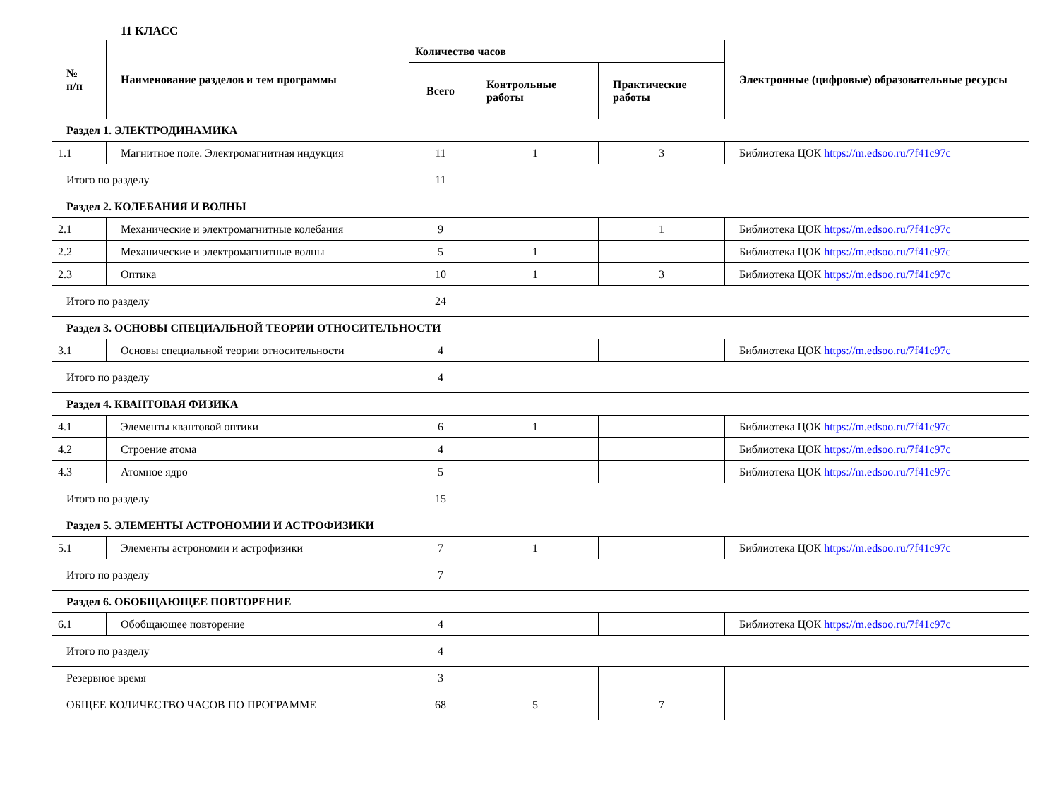11 КЛАСС
| № п/п | Наименование разделов и тем программы | Количество часов | | | Электронные (цифровые) образовательные ресурсы |
| --- | --- | --- | --- | --- | --- |
| | | Всего | Контрольные работы | Практические работы | |
| Раздел 1. ЭЛЕКТРОДИНАМИКА | | | | | |
| 1.1 | Магнитное поле. Электромагнитная индукция | 11 | 1 | 3 | Библиотека ЦОК https://m.edsoo.ru/7f41c97c |
| Итого по разделу | | 11 | | | |
| Раздел 2. КОЛЕБАНИЯ И ВОЛНЫ | | | | | |
| 2.1 | Механические и электромагнитные колебания | 9 | | 1 | Библиотека ЦОК https://m.edsoo.ru/7f41c97c |
| 2.2 | Механические и электромагнитные волны | 5 | 1 | | Библиотека ЦОК https://m.edsoo.ru/7f41c97c |
| 2.3 | Оптика | 10 | 1 | 3 | Библиотека ЦОК https://m.edsoo.ru/7f41c97c |
| Итого по разделу | | 24 | | | |
| Раздел 3. ОСНОВЫ СПЕЦИАЛЬНОЙ ТЕОРИИ ОТНОСИТЕЛЬНОСТИ | | | | | |
| 3.1 | Основы специальной теории относительности | 4 | | | Библиотека ЦОК https://m.edsoo.ru/7f41c97c |
| Итого по разделу | | 4 | | | |
| Раздел 4. КВАНТОВАЯ ФИЗИКА | | | | | |
| 4.1 | Элементы квантовой оптики | 6 | 1 | | Библиотека ЦОК https://m.edsoo.ru/7f41c97c |
| 4.2 | Строение атома | 4 | | | Библиотека ЦОК https://m.edsoo.ru/7f41c97c |
| 4.3 | Атомное ядро | 5 | | | Библиотека ЦОК https://m.edsoo.ru/7f41c97c |
| Итого по разделу | | 15 | | | |
| Раздел 5. ЭЛЕМЕНТЫ АСТРОНОМИИ И АСТРОФИЗИКИ | | | | | |
| 5.1 | Элементы астрономии и астрофизики | 7 | 1 | | Библиотека ЦОК https://m.edsoo.ru/7f41c97c |
| Итого по разделу | | 7 | | | |
| Раздел 6. ОБОБЩАЮЩЕЕ ПОВТОРЕНИЕ | | | | | |
| 6.1 | Обобщающее повторение | 4 | | | Библиотека ЦОК https://m.edsoo.ru/7f41c97c |
| Итого по разделу | | 4 | | | |
| Резервное время | | 3 | | | |
| ОБЩЕЕ КОЛИЧЕСТВО ЧАСОВ ПО ПРОГРАММЕ | | 68 | 5 | 7 | |